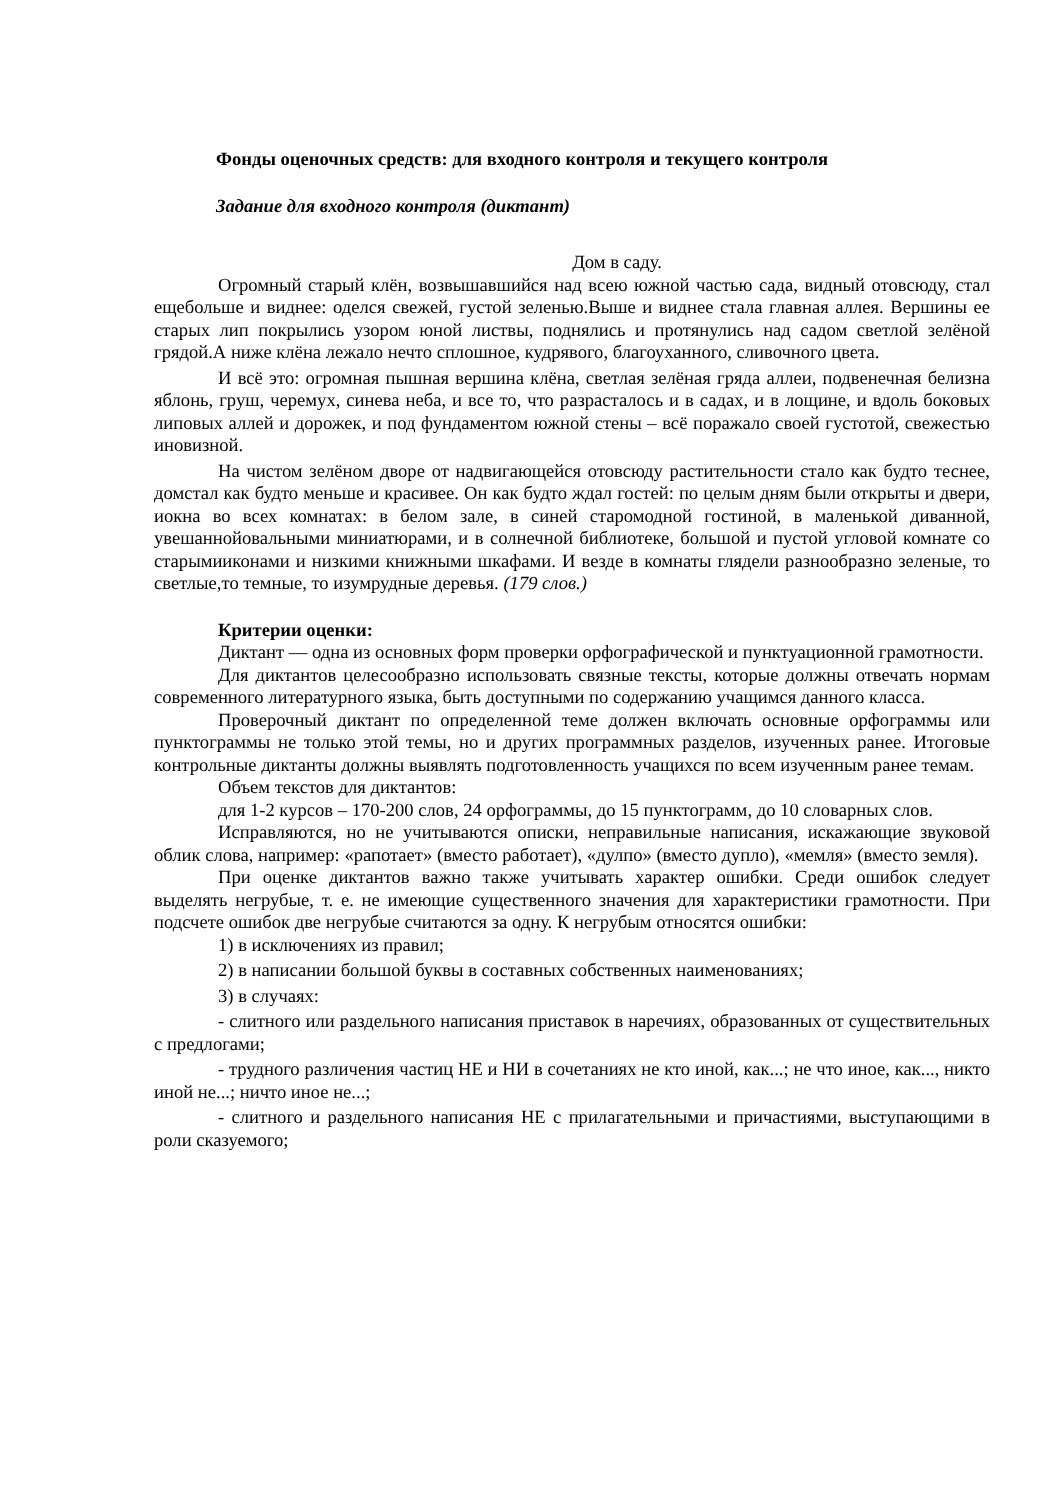Фонды оценочных средств: для входного контроля и текущего контроля
Задание для входного контроля (диктант)
Дом в саду.
Огромный старый клён, возвышавшийся над всею южной частью сада, видный отовсюду, стал ещебольше и виднее: оделся свежей, густой зеленью.Выше и виднее стала главная аллея. Вершины ее старых лип покрылись узором юной листвы, поднялись и протянулись над садом светлой зелёной грядой.А ниже клёна лежало нечто сплошное, кудрявого, благоуханного, сливочного цвета.
И всё это: огромная пышная вершина клёна, светлая зелёная гряда аллеи, подвенечная белизна яблонь, груш, черемух, синева неба, и все то, что разрасталось и в садах, и в лощине, и вдоль боковых липовых аллей и дорожек, и под фундаментом южной стены – всё поражало своей густотой, свежестью иновизной.
На чистом зелёном дворе от надвигающейся отовсюду растительности стало как будто теснее, домстал как будто меньше и красивее. Он как будто ждал гостей: по целым дням были открыты и двери, иокна во всех комнатах: в белом зале, в синей старомодной гостиной, в маленькой диванной, увешаннойовальными миниатюрами, и в солнечной библиотеке, большой и пустой угловой комнате со старымииконами и низкими книжными шкафами. И везде в комнаты глядели разнообразно зеленые, то светлые,то темные, то изумрудные деревья. (179 слов.)
Критерии оценки:
Диктант — одна из основных форм проверки орфографической и пунктуационной грамотности.
Для диктантов целесообразно использовать связные тексты, которые должны отвечать нормам современного литературного языка, быть доступными по содержанию учащимся данного класса.
Проверочный диктант по определенной теме должен включать основные орфограммы или пунктограммы не только этой темы, но и других программных разделов, изученных ранее. Итоговые контрольные диктанты должны выявлять подготовленность учащихся по всем изученным ранее темам.
Объем текстов для диктантов:
для 1-2 курсов – 170-200 слов, 24 орфограммы, до 15 пунктограмм, до 10 словарных слов.
Исправляются, но не учитываются описки, неправильные написания, искажающие звуковой облик слова, например: «рапотает» (вместо работает), «дулпо» (вместо дупло), «мемля» (вместо земля).
При оценке диктантов важно также учитывать характер ошибки. Среди ошибок следует выделять негрубые, т. е. не имеющие существенного значения для характеристики грамотности. При подсчете ошибок две негрубые считаются за одну. К негрубым относятся ошибки:
1) в исключениях из правил;
2) в написании большой буквы в составных собственных наименованиях;
3) в случаях:
- слитного или раздельного написания приставок в наречиях, образованных от существительных с предлогами;
- трудного различения частиц НЕ и НИ в сочетаниях не кто иной, как...; не что иное, как..., никто иной не...; ничто иное не...;
- слитного и раздельного написания НЕ с прилагательными и причастиями, выступающими в роли сказуемого;